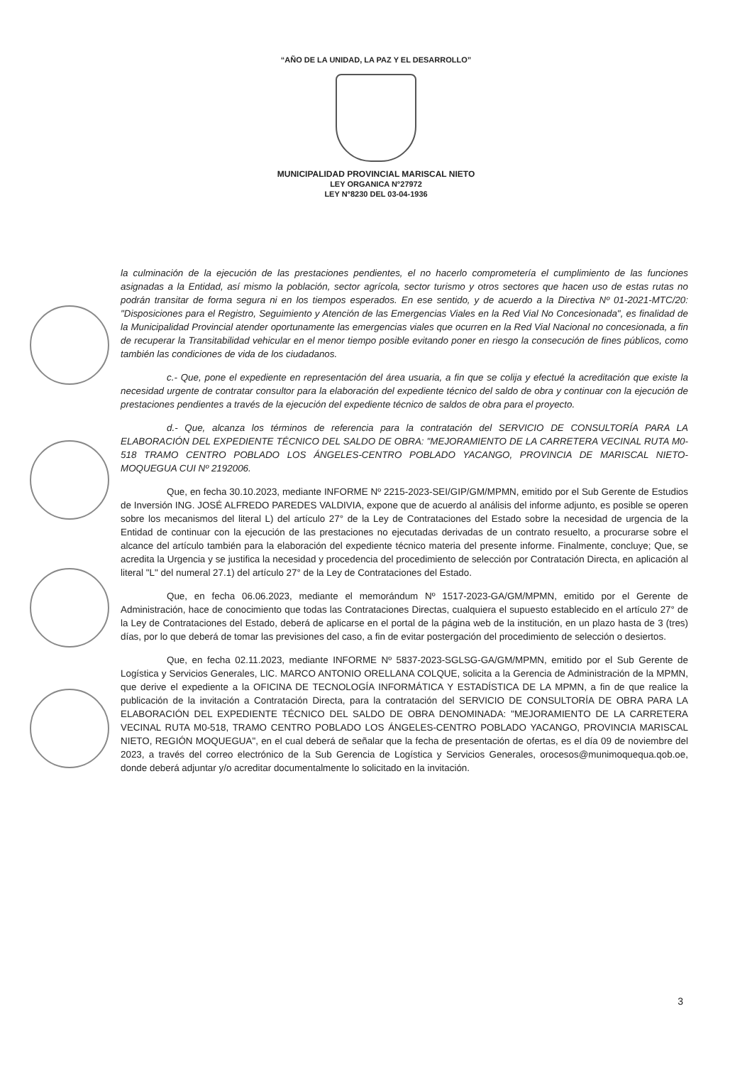“AÑO DE LA UNIDAD, LA PAZ Y EL DESARROLLO”
MUNICIPALIDAD PROVINCIAL MARISCAL NIETO
LEY ORGANICA N°27972
LEY N°8230 DEL 03-04-1936
la culminación de la ejecución de las prestaciones pendientes, el no hacerlo comprometería el cumplimiento de las funciones asignadas a la Entidad, así mismo la población, sector agrícola, sector turismo y otros sectores que hacen uso de estas rutas no podrán transitar de forma segura ni en los tiempos esperados. En ese sentido, y de acuerdo a la Directiva Nº 01-2021-MTC/20: "Disposiciones para el Registro, Seguimiento y Atención de las Emergencias Viales en la Red Vial No Concesionada", es finalidad de la Municipalidad Provincial atender oportunamente las emergencias viales que ocurren en la Red Vial Nacional no concesionada, a fin de recuperar la Transitabilidad vehicular en el menor tiempo posible evitando poner en riesgo la consecución de fines públicos, como también las condiciones de vida de los ciudadanos.
c.- Que, pone el expediente en representación del área usuaria, a fin que se colija y efectué la acreditación que existe la necesidad urgente de contratar consultor para la elaboración del expediente técnico del saldo de obra y continuar con la ejecución de prestaciones pendientes a través de la ejecución del expediente técnico de saldos de obra para el proyecto.
d.- Que, alcanza los términos de referencia para la contratación del SERVICIO DE CONSULTORÍA PARA LA ELABORACIÓN DEL EXPEDIENTE TÉCNICO DEL SALDO DE OBRA: "MEJORAMIENTO DE LA CARRETERA VECINAL RUTA M0-518 TRAMO CENTRO POBLADO LOS ÁNGELES-CENTRO POBLADO YACANGO, PROVINCIA DE MARISCAL NIETO-MOQUEGUA CUI Nº 2192006.
Que, en fecha 30.10.2023, mediante INFORME Nº 2215-2023-SEI/GIP/GM/MPMN, emitido por el Sub Gerente de Estudios de Inversión ING. JOSÉ ALFREDO PAREDES VALDIVIA, expone que de acuerdo al análisis del informe adjunto, es posible se operen sobre los mecanismos del literal L) del artículo 27° de la Ley de Contrataciones del Estado sobre la necesidad de urgencia de la Entidad de continuar con la ejecución de las prestaciones no ejecutadas derivadas de un contrato resuelto, a procurarse sobre el alcance del artículo también para la elaboración del expediente técnico materia del presente informe. Finalmente, concluye; Que, se acredita la Urgencia y se justifica la necesidad y procedencia del procedimiento de selección por Contratación Directa, en aplicación al literal "L" del numeral 27.1) del artículo 27° de la Ley de Contrataciones del Estado.
Que, en fecha 06.06.2023, mediante el memorándum Nº 1517-2023-GA/GM/MPMN, emitido por el Gerente de Administración, hace de conocimiento que todas las Contrataciones Directas, cualquiera el supuesto establecido en el artículo 27° de la Ley de Contrataciones del Estado, deberá de aplicarse en el portal de la página web de la institución, en un plazo hasta de 3 (tres) días, por lo que deberá de tomar las previsiones del caso, a fin de evitar postergación del procedimiento de selección o desiertos.
Que, en fecha 02.11.2023, mediante INFORME Nº 5837-2023-SGLSG-GA/GM/MPMN, emitido por el Sub Gerente de Logística y Servicios Generales, LIC. MARCO ANTONIO ORELLANA COLQUE, solicita a la Gerencia de Administración de la MPMN, que derive el expediente a la OFICINA DE TECNOLOGÍA INFORMÁTICA Y ESTADÍSTICA DE LA MPMN, a fin de que realice la publicación de la invitación a Contratación Directa, para la contratación del SERVICIO DE CONSULTORÍA DE OBRA PARA LA ELABORACIÓN DEL EXPEDIENTE TÉCNICO DEL SALDO DE OBRA DENOMINADA: "MEJORAMIENTO DE LA CARRETERA VECINAL RUTA M0-518, TRAMO CENTRO POBLADO LOS ÁNGELES-CENTRO POBLADO YACANGO, PROVINCIA MARISCAL NIETO, REGIÓN MOQUEGUA", en el cual deberá de señalar que la fecha de presentación de ofertas, es el día 09 de noviembre del 2023, a través del correo electrónico de la Sub Gerencia de Logística y Servicios Generales, orocesos@munimoquequa.qob.oe, donde deberá adjuntar y/o acreditar documentalmente lo solicitado en la invitación.
3